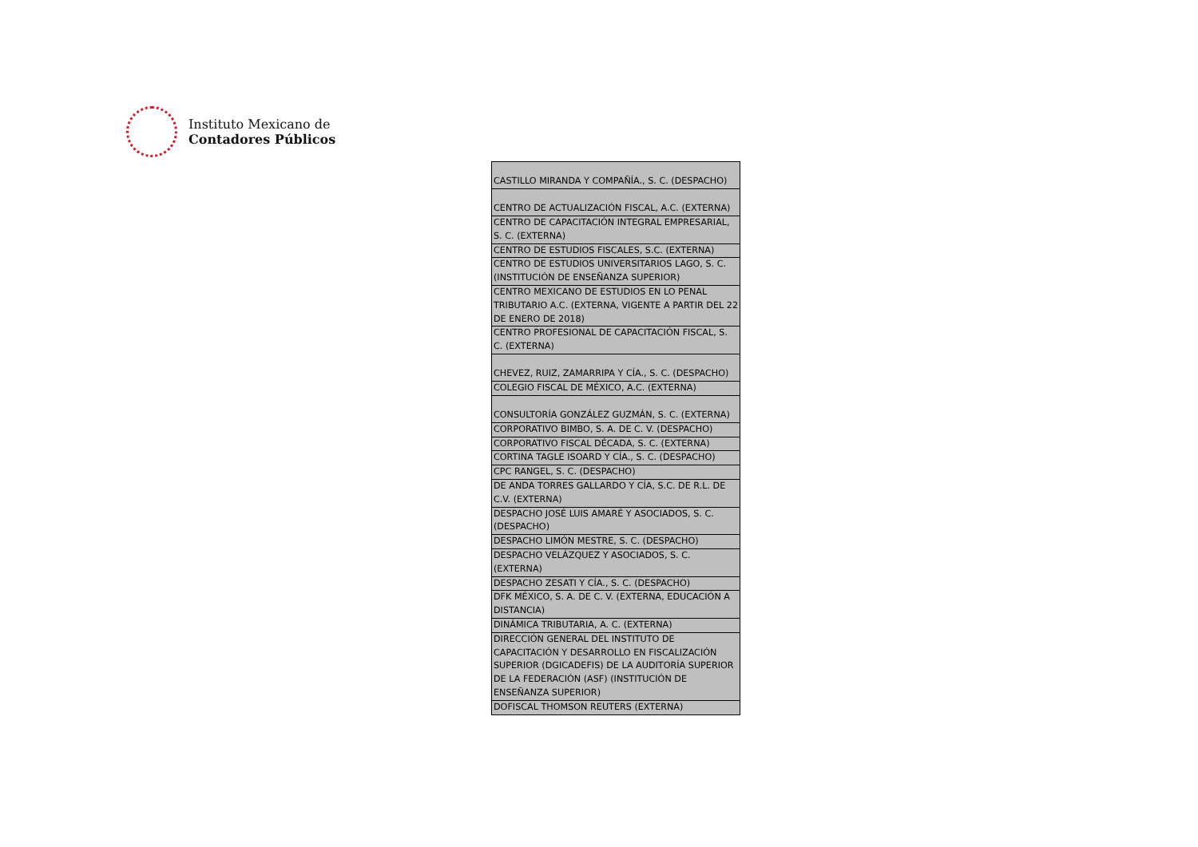Instituto Mexicano de
Contadores Públicos
| CASTILLO MIRANDA Y COMPAÑÍA., S. C. (DESPACHO) |
| CENTRO DE ACTUALIZACIÓN FISCAL, A.C. (EXTERNA) |
| CENTRO DE CAPACITACIÓN INTEGRAL EMPRESARIAL, S. C. (EXTERNA) |
| CENTRO DE ESTUDIOS FISCALES, S.C. (EXTERNA) |
| CENTRO DE ESTUDIOS UNIVERSITARIOS LAGO, S. C. (INSTITUCIÓN DE ENSEÑANZA SUPERIOR) |
| CENTRO MEXICANO DE ESTUDIOS EN LO PENAL TRIBUTARIO A.C. (EXTERNA, VIGENTE A PARTIR DEL 22 DE ENERO DE 2018) |
| CENTRO PROFESIONAL DE CAPACITACIÓN FISCAL, S. C. (EXTERNA) |
| CHEVEZ, RUIZ, ZAMARRIPA Y CÍA., S. C. (DESPACHO) |
| COLEGIO FISCAL DE MÉXICO, A.C. (EXTERNA) |
| CONSULTORÍA GONZÁLEZ GUZMÁN, S. C. (EXTERNA) |
| CORPORATIVO BIMBO, S. A. DE C. V. (DESPACHO) |
| CORPORATIVO FISCAL DÉCADA, S. C. (EXTERNA) |
| CORTINA TAGLE ISOARD Y CÍA., S. C. (DESPACHO) |
| CPC RANGEL, S. C. (DESPACHO) |
| DE ANDA TORRES GALLARDO Y CÍA, S.C. DE R.L. DE C.V. (EXTERNA) |
| DESPACHO JOSÉ LUIS AMARÉ Y ASOCIADOS, S. C. (DESPACHO) |
| DESPACHO LIMÓN MESTRE, S. C. (DESPACHO) |
| DESPACHO VELÁZQUEZ Y ASOCIADOS, S. C. (EXTERNA) |
| DESPACHO ZESATI Y CÍA., S. C. (DESPACHO) |
| DFK MÉXICO, S. A. DE C. V. (EXTERNA, EDUCACIÓN A DISTANCIA) |
| DINÁMICA TRIBUTARIA, A. C. (EXTERNA) |
| DIRECCIÓN GENERAL DEL INSTITUTO DE CAPACITACIÓN Y DESARROLLO EN FISCALIZACIÓN SUPERIOR (DGICADEFIS) DE LA AUDITORÍA SUPERIOR DE LA FEDERACIÓN (ASF) (INSTITUCIÓN DE ENSEÑANZA SUPERIOR) |
| DOFISCAL THOMSON REUTERS (EXTERNA) |